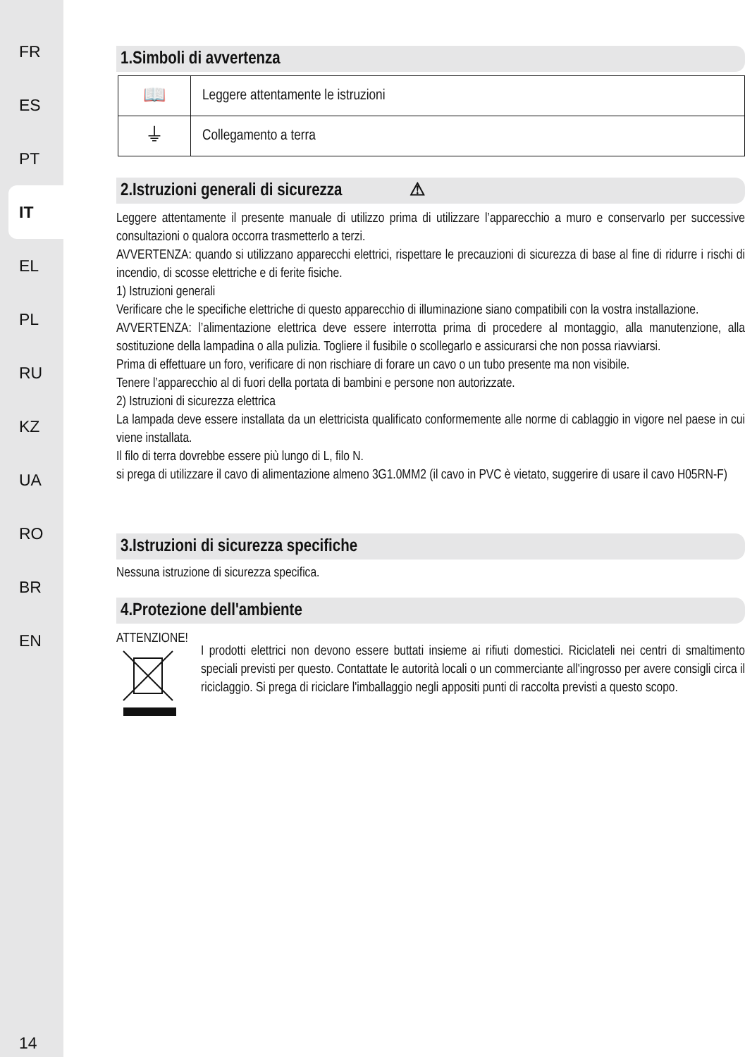FR
ES
PT
IT
EL
PL
RU
KZ
UA
RO
BR
EN
14
1.Simboli di avvertenza
| 📖 | Leggere attentamente le istruzioni |
| ⏚ | Collegamento a terra |
2.Istruzioni generali di sicurezza ⚠
Leggere attentamente il presente manuale di utilizzo prima di utilizzare l’apparecchio a muro e conservarlo per successive consultazioni o qualora occorra trasmetterlo a terzi.
AVVERTENZA: quando si utilizzano apparecchi elettrici, rispettare le precauzioni di sicurezza di base al fine di ridurre i rischi di incendio, di scosse elettriche e di ferite fisiche.
1) Istruzioni generali
Verificare che le specifiche elettriche di questo apparecchio di illuminazione siano compatibili con la vostra installazione.
AVVERTENZA: l’alimentazione elettrica deve essere interrotta prima di procedere al montaggio, alla manutenzione, alla sostituzione della lampadina o alla pulizia. Togliere il fusibile o scollegarlo e assicurarsi che non possa riavviarsi.
Prima di effettuare un foro, verificare di non rischiare di forare un cavo o un tubo presente ma non visibile.
Tenere l’apparecchio al di fuori della portata di bambini e persone non autorizzate.
2) Istruzioni di sicurezza elettrica
La lampada deve essere installata da un elettricista qualificato conformemente alle norme di cablaggio in vigore nel paese in cui viene installata.
Il filo di terra dovrebbe essere più lungo di L, filo N.
si prega di utilizzare il cavo di alimentazione almeno 3G1.0MM2 (il cavo in PVC è vietato, suggerire di usare il cavo H05RN-F)
3.Istruzioni di sicurezza specifiche
Nessuna istruzione di sicurezza specifica.
4.Protezione dell'ambiente
ATTENZIONE!
I prodotti elettrici non devono essere buttati insieme ai rifiuti domestici. Riciclateli nei centri di smaltimento speciali previsti per questo. Contattate le autorità locali o un commerciante all'ingrosso per avere consigli circa il riciclaggio. Si prega di riciclare l'imballaggio negli appositi punti di raccolta previsti a questo scopo.